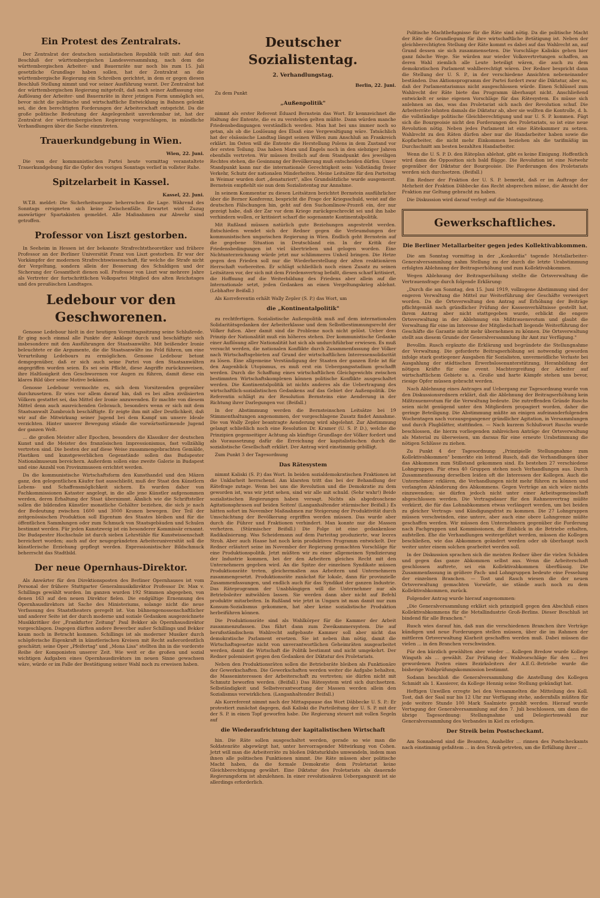Ein Protest des Zentralrats.
Der Zentralrat der deutschen sozialistischen Republik teilt mit: Auf den Beschluß der württembergischen Landesversammlung, nach dem die württembergischen Arbeiter- und Bauernräte nur noch bis zum 15. Juli gesetzliche Grundlage haben sollen, hat der Zentralrat an die württembergische Regierung ein Schreiben gerichtet, in dem er gegen diesen Beschluß Stellung nimmt und vor seiner Ausführung warnt. Der Zentralrat hat der württembergischen Regierung mitgeteilt, daß nach seiner Auffassung eine Auflösung der Arbeiter- und Bauernräte in ihrer jetzigen Form unmöglich sei, bevor nicht die politische und wirtschaftliche Entwicklung in Bahnen gelenkt sei, die den berechtigten Forderungen der Arbeiterschaft entspricht. Da die große politische Bedeutung der Angelegenheit unverkennbar ist, hat der Zentralrat der württembergischen Regierung vorgeschlagen, in mündliche Verhandlungen über die Sache einzutreten.
Trauerkundgebung in Wien.
Wien, 22. Juni.
Die von der kommunistischen Partei heute vormittag veranstaltete Trauerkundgebung für die Opfer des vorigen Sonntags verlief in vollster Ruhe.
Spitzelarbeit in Kassel.
Kassel, 22. Juni.
W.T.B. meldet: Die Sicherheitsorgane beherrschen die Lage. Während des Sonntags ereigneten sich keine Zwischenfälle. Erwartet wird Zuzug auswärtiger Spartakisten gemeldet. Alle Maßnahmen zur Abwehr sind getroffen.
Professor von Liszt gestorben.
In Seeheim in Hessen ist der bekannte Strafrechtstheoretiker und frühere Professor an der Berliner Universität Franz von Liszt gestorben. Er war der Vorkämpfer der modernen Strafrechtswissenschaft, für welche die Strafe nicht der Vergeltung, sondern allein der Besserung des Schuldigen und der Sicherung der Gesamtheit dienen soll. Professor von Liszt war mehrere Jahre als Vertreter der fortschrittlichen Volkspartei Mitglied des alten Reichstages und des preußischen Landtages.
Ledebour vor den Geschworenen.
Genosse Ledebour hielt in der heutigen Vormittagssitzung seine Schlußrede. Er ging noch einmal alle Punkte der Anklage durch und beschäftigte sich insbesondere mit den Ausführungen der Staatsanwälte. Mit beißender Ironie beleuchtete er die Argumente, die die Staatsanwälte ins Feld führen, um eine Verurteilung Ledebours zu ermöglichen. Genosse Ledebour betont demgegenüber, daß er sich auch seine Partei von den Staatsanwälten angegriffen worden seien. Es sei sein Pflicht, diese Angriffe zurückzuweisen, ihre Haltlosigkeit den Geschworenen vor Augen zu führen, damit diese ein klares Bild über seine Motive bekämen.
Genosse Ledebour vermochte es, sich dem Vorsitzenden gegenüber durchzusetzen. Er wies vor allem darauf hin, daß es bei allen zivilisierten Völkern gestattet sei, das Mittel der Ironie anzuwenden. Er machte von diesem Mittel denn auch ausreichenden Gebrauch, besonders wenn er sich mit dem Staatsanwalt Zumbroich beschäftigte. Er zeigte ihm mit aller Deutlichkeit, daß wir auf die Mitwirkung seiner Jugend bei dem Kampf um unsere Ideale verzichten. Hinter unserer Bewegung stände die vorwärtsstürmende Jugend der ganzen Welt.
... die großen Meister aller Epochen, besonders die Klassiker der deutschen Kunst und die Meister des französischen Impressionismus, fast vollzählig vertreten sind. Die besten der auf diese Weise zusammengebrachten Gemälde, Plastiken und kunstgewerblichen Gegenstände sollen das Budapester Nationalmuseum bereichern. Außerdem sollen eine zweite Galerie in Budapest und eine Anzahl von Provinzmuseen errichtet werden.
Da die kommunistische Wirtschaftsform den Kunsthandel und den Mäzen ganz, den gelegentlichen Käufer fast ausschließt, muß der Staat den Künstlern Lebens- und Schaffensmöglichkeit sichern. Es wurden daher von Fachkommissionen Kataster angelegt, in die alle jene Künstler aufgenommen werden, deren Erhaltung der Staat übernimmt. Ähnlich wie die Schriftsteller sollen die bildenden Künstler monatliche Gehälter beziehen, die sich je nach der Bedeutung zwischen 1600 und 3000 Kronen bewegen. Der Teil der zeitgenössischen Produktion soll Eigentum des Staates bleiben und für die öffentlichen Sammlungen oder zum Schmuck von Staatsgebäuden und Schulen bestimmt werden. Für jeden Kunstzweig ist ein besonderer Kommissär ernannt. Die Budapester Hochschule ist durch sieben Lehrstühle für Kunstwissenschaft bereichert worden; auch auf der neugegründeten Arbeiteruniversität soll die künstlerische Erziehung gepflegt werden. Expressionistischer Bildschmuck beherrscht das Stadtbild.
Der neue Opernhaus-Direktor.
Als Anwärter für den Direktionsposten des Berliner Opernhauses ist vom Personal der frühere Stuttgarter Generalmusikdirektor Professor Dr. Max v. Schillings gewählt worden. Im ganzen wurden 192 Stimmen abgegeben, von denen 163 auf den neuen Direktor fielen. Die endgültige Ernennung des Opernhausdirektors ist Sache des Ministeriums, solange nicht die neue Verfassung des Staatstheaters geregelt ist. Von bühnengenossenschaftlicher und anderer Seite ist der durch moderne und soziale Gedanken ausgezeichnete Musikkritiker der „Frankfurter Zeitung" Paul Bekker als Opernhausdirektor vorgeschlagen. Dagegen dürften andere Bewerber außer Schillings und Bekker kaum noch in Betracht kommen. Schillings ist als moderner Musiker durch schöpferische Eigenkraft in künstlerischen Kreisen mit Recht außerordentlich geschätzt; seine Oper „Pfeifertag" und „Mona Lisa" stellten ihn in die vorderste Reihe der Komponisten unserer Zeit. Wie weit er die großen und sozial wichtigen Aufgaben eines Opernhausdirektors im neuen Sinne gewachsen wäre, würde er im Falle der Bestätigung seiner Wahl noch zu erweisen haben.
Deutscher Sozialistentag.
2. Verhandlungstag.
Berlin, 22. Juni.
Zu dem Punkt
„Außenpolitik"
nimmt als erster Referent Eduard Bernstein das Wort. Er kennzeichnet die Haltung der Entente, die es zu verstehen gelten müßte. Dann würden manche Friedensbedingungen verständlich werden. Man hat bei uns immer noch so getan, als ob die Loslösung des Elsaß eine Vergewaltigung wäre. Tatsächlich hat der elsässische Landtag längst seinen Willen zum Anschluß an Frankreich erklärt. Im Osten will die Entente die Herstellung Polens in dem Zustand vor der ersten Teilung. Das haben Marx und Engels noch in den siebziger Jahren ebenfalls vertreten. Wir müssen freilich auf dem Standpunkt des jeweiligen Rechtes stehen, die Gesinnung der Bevölkerung muß entscheiden dürfen. Unser Standpunkt kann nur die internationale Gerechtigkeit sein: Vollständig freier Verkehr, Schutz der nationalen Minderheiten. Meine Leitsätze für den Parteitag in Weimar wurden dort „denaturiert", alles Grundsätzliche wurde ausgemerzt. Bernstein empfiehlt sie nun dem Sozialistentag zur Annahme.
In seinem Kommentar zu diesen Leitsätzen berichtet Bernstein ausführlicher über die Berner Konferenz, bespricht die Frage der Kriegsschuld, weist auf die deutschen Fälschungen hin, geht auf den Suchomlinow-Prozeß ein, der nur gezeigt habe, daß der Zar vor dem Kriege zurückgeschreckt sei und ihn habe verhindern wollen, er kritisiert scharf die sogenannte Kontinentalpolitik.
Mit Rußland müssen natürlich gute Beziehungen angestrebt werden. Entschieden wendet sich der Redner gegen die Verleumdungen der kommunistischen ungarischen Regierung in Wien. Endlich geht Bernstein auf die gegebene Situation in Deutschland ein. In der Kritik der Friedensbedingungen ist viel übertrieben und gelogen worden. Eine Nichtunterzeichnung würde jetzt nur schlimmeres Unheil bringen. Die Hetze gegen den Frieden soll nur die Wiederherstellung der alten reaktionären Herrschaft vorbereiten. Er schlägt schließlich noch einen Zusatz zu seinen Leitsätzen vor, der sich mit dem Friedensvertrag befaßt, diesen scharf kritisiert, die Hoffnung auf die Weiterbildung des Friedens aber allein auf die Internationale setzt, jeden Gedanken an einen Vergeltungskrieg ablehnt. (Lebhafter Beifall.)
Als Korreferentin erhält Wally Zepler (S. P.) das Wort, um
die „Kontinentalpolitik"
zu rechtfertigen. Sozialistische Außenpolitik muß auf dem internationalen Solidaritätsgedanken der Arbeiterklasse und dem Selbstbestimmungsrecht der Völker fußen. Aber damit sind die Probleme noch nicht gelöst. Ueber dem Prinzip der Nationalität muß ein höheres stehen. Der kommunistische Gedanke einer Auflösung aller Nationalität hat sich als undurchführbar erwiesen. Es muß versucht werden, die nationalen Konflikte durch Zusammenfassung der Völker nach Wirtschaftsgebieten auf Grund der wirtschaftlichen Interessensolidarität zu lösen. Eine allgemeine Verständigung der Staaten der ganzen Erde ist für den Augenblick Utopismus, es muß erst ein Uebergangsstadium geschafft werden. Durch die Schaffung eines wirtschaftlichen Gleichgewichts zwischen bestimmten Wirtschaftskomplexen können politische Konflikte ausgeschaltet werden. Die Kontinentalpolitik ist nichts anderes als die Uebertragung des wirtschaftlich-sozialistischen Gedankens auf das Gebiet der Außenpolitik. Die Referentin schlägt zu der Resolution Bernsteins eine Aenderung in der Richtung ihrer Darlegungen vor. (Beifall.)
In der Abstimmung werden die Bernsteinschen Leitsätze bei 19 Stimmenthaltungen angenommen, der vorgeschlagene Zusatz findet Annahme. Die von Wally Zepler beantragte Aenderung wird abgelehnt. Zur Abstimmung gelangt schließlich noch eine Resolution Dr. Kramer (U. S. P. D.), welche die Prinzipien gegenseitiger Achtung als künftige Grundlage der Völker fordert und als Voraussetzung dafür die Erreichung der kapitalistischen durch die sozialistische Gesellschaft erklärt. Der Antrag wird einstimmig gebilligt.
Zum Punkt 3 der Tagesordnung
Das Rätesystem
nimmt Kaliski (S. P.) das Wort. In beiden sozialdemokratischen Fraktionen ist die Unklarheit herrschend. Am klarsten tritt das bei der Behandlung der Rätefrage zutage. Wenn bei uns die Revolution und die Demokratie zu dem geworden ist, was wir jetzt sehen, sind wir alle mit schuld. (Sehr wahr!) Beide sozialistischen Regierungen haben versagt. Nichts als abgedroschene Agitationsphrasen auf beiden Seiten! (Langanhaltender stürmischer Beifall.) Es hätten sofort im November Maßnahmen zur Steigerung der Produktivität durch Umschichtung der Bevölkerung ergriffen werden müssen. Das wurde aber durch die Führer und Fraktionen verhindert. Man konnte nur die Massen verhetzen. (Stürmischer Beifall.) Die Folge ist eine gedankenlose Radikalisierung. Was Scheidemann auf dem Parteitag produzierte, war leeres Stroh. Aber auch Haase hat noch kein produktives Programm entwickelt. Der Redner erläutert seine im November der Regierung gemachten Vorschläge für eine Produktionspolitik. Jetzt müßten wir zu einer allgemeinen Syndizierung der Industrie kommen, bei der den Arbeitern gleiches Recht mit den Unternehmern gegeben wird. An die Spitze der einzelnen Syndikate müssen Produktionsräte treten, gleichermaßen aus Arbeitern und Unternehmern zusammengesetzt. Produktionsräte zunächst für lokale, dann für provinzielle Zusammenfassungen, und endlich auch für das Syndikat der ganzen Industrie. Das Räteprogramm der Unabhängigen will die Unternehmer nur als Betriebsleiter mitwählen lassen. Sie werden dann aber nicht auf Befehl produktiv mitarbeiten. In Rußland wie jetzt in Ungarn ist man damit nur zum Konsum-Sozialismus gekommen, hat aber keine sozialistische Produktion herbeiführen können.
Die Produktionsräte sind als Wahlkörper für die Kammer der Arbeit zusammenzufassen. Das führt dann zum Zweikammersystem. Die auf berufsständischem Wahlrecht aufgebaute Kammer soll aber nicht das demokratische Parlament ersetzen. Sie ist neben ihm nötig, damit die Wirtschaftsgesetze nicht von unverantwortlichen Geheimräten ausgearbeitet werden, damit die Wirtschaft die Politik bestimmt und nicht umgekehrt. Der Redner polemisiert gegen den Gedanken der Diktatur des Proletariats.
Neben den Produktionsräten sollen die Betriebsräte bleiben als Funktionäre der Gewerkschaften. Die Gewerkschaften werden weiter die Aufgabe behalten, die Masseninteressen der Arbeiterschaft zu vertreten; sie dürfen nicht mit Schmutz beworfen werden. (Beifall.) Das Rätesystem wird sich durchsetzen. Selbständigkeit und Selbstverantwortung der Massen werden allein den Sozialismus verwirklichen. (Langanhaltender Beifall.)
Als Korreferent nimmt nach der Mittagspause das Wort Däbbecke U. S. P.: Er protestiert zunächst dagegen, daß Kaliski die Parteileitung der U. S. P. mit der der S. P. in einen Topf geworfen habe. Die Regierung steuert mit vollen Segeln auf
die Wiederaufrichtung der kapitalistischen Wirtschaft
hin. Die Räte sollen ausgeschaltet werden, gerade so wie man die Soldatenräte abgewürgt hat, unter hervorragender Mitwirkung von Cohen. Jetzt will man die Arbeiterräte zu bloßen Diktaturklubs umwandeln, indem man ihnen alle politischen Funktionen nimmt. Die Räte müssen aber politische Macht haben, da die formale Demokratie dem Proletariat keine Gleichberechtigung gewährt. Eine Diktatur des Proletariats als dauernde Regierungsform ist abzulehnen. In einer revolutionären Uebergangszeit ist sie allerdings erforderlich.
Politische Machtbefugnisse für die Räte sind nötig. Da die politische Macht der Räte die Grundlegung für ihre wirtschaftliche Betätigung ist. Neben der gleichberechtigten Stellung der Räte kommt es dabei auf das Wahlrecht an, auf Grund dessen sie sich zusammensetzen. Die Vorschläge Kaliskis gehen hier ganz falsche Wege. Sie würden nur wieder Volksvertretungen schaffen, an deren Wahl ziemlich alle Leute beteiligt wären, die auch zu dem demokratischen Parlament wahlberechtigt wären. Der Redner bespricht dann die Stellung der U. S. P., in der verschiedene Ansichten nebeneinander beständen. Das Aktionsprogramm der Partei fordert zwar die Diktatur, aber so, daß der Parlamentarismus nicht ausgeschlossen würde. Einen Schlüssel zum Wahlrecht der Räte biete das Programm überhaupt nicht. Anschließend entwickelt er seine eigenen Vorschläge für das Rätesystem. Es müsse sich anlehnen an das, was das Proletariat sich nach der Revolution schuf. Die Arbeiterräte lehnten damals die Diktatur ab, aber sie wollten die Kontrolle, d. h. die vollständige politische Gleichberechtigung und nur U. S. P. kommen. Fügt sich die Bourgeoisie nicht den Forderungen des Proletariats, so ist eine neue Revolution nötig. Neben jedes Parlament ist eine Rätekammer zu setzen. Wahlrecht zu den Räten dürfen aber nur die Handarbeiter haben sowie die Kopfarbeiter, die nicht mehr Einkommen beziehen als die tarifmäßig im Durchschnitt am besten bezahlten Handarbeiter.
Wenn die U. S. P. D. den Räteplan ablehnt, gibt es keine Einigung. Hoffentlich wird dann die Opposition sich bald flügge. Die Revolution ist eine Notwehr gegenüber der Diktatur der Bourgeoisie. Die Forderungen des Proletariats werden sich durchsetzen. (Beifall.)
Ein Redner der Fraktion der U. S. P. bemerkt, daß er im Auftrage der Mehrheit der Fraktion Däbbecke das Recht absprechen müsse, die Ansicht der Fraktion zur Geltung gebracht zu haben.
Die Diskussion wird darauf verlegt auf die Montagssitzung.
Gewerkschaftliches.
Die Berliner Metallarbeiter gegen jedes Kollektivabkommen.
Die am Sonntag vormittag in der „Konkordia" tagende Metallarbeiter-Generalversammlung nahm Stellung zu der durch die letzte Urabstimmung erfolgten Ablehnung der Beitragserhöhung und zum Kollektivabkommen.
Wegen Ablehnung der Beitragserhöhung stellte die Ortsverwaltung die Vertrauensfrage durch folgende Erklärung:
„Durch die am Sonntag, den 15. Juni 1919, vollzogene Abstimmung sind der engeren Verwaltung die Mittel zur Weiterführung der Geschäfte verweigert worden. Da die Ortsverwaltung den Antrag auf Erhöhung der Beiträge pflichtgemäß nach gründlicher Prüfung der Kassenverhältnisse gestellt hat, ihrem Antrag aber nicht stattgegeben wurde, erblickt die engere Ortsverwaltung in der Ablehnung ein Mißtrauensvotum und glaubt die Verwaltung für eine im Interesse der Mitgliedschaft liegende Weiterführung der Geschäfte die Garantie nicht mehr übernehmen zu können. Die Ortsverwaltung stellt aus diesem Grunde der Generalversammlung ihr Amt zur Verfügung."
Bevollm. Rusch ergänzte die Erklärung und begründete die Stellungnahme der Verwaltung. Die geforderte Beitragserhöhung sei notwendig geworden infolge stark gestiegener Ausgaben für Sozialisten, unvermeidliche Verluste bei Ausgahlung der städtischen Erwerbslosenunterstützung, Heranbildung der nötigen Kräfte für eine event. Machtergreifung der Arbeiter auf wirtschaftlichem Gebiete u. a. Große und harte Kämpfe stehen uns bevor, riesige Opfer müssen gebracht werden.
Nach Ablehnung eines Antrages auf Uebergang zur Tagesordnung wurde von den Diskussionsrednern erklärt, daß die Ablehnung der Beitragserhöhung kein Mißtrauensvotum für die Verwaltung bedeute. Die zutreffenden Gründe Ruschs seien nicht genügend unter den Mitgliedern propagiert worden, daher die geringe Beteiligung. Die Abstimmung müßte an einigen aufeinanderfolgenden Wochentagen nach vorausgegangener gründlicher Agitation, in Versammlungen und durch Flugblätter, stattfinden. — Nach kurzem Schlußwort Ruschs wurde beschlossen, die hierzu vorliegenden zahlreichen Anträge der Ortsverwaltung als Material zu überweisen, um daraus für eine erneute Urabstimmung die nötigen Schlüsse zu ziehen.
Zu Punkt 4 der Tagesordnung: „Prinzipielle Stellungnahme zum Kollektivabkommen" bemerkte ein leitend Rusch, daß die Verhandlungen über das Abkommen zum Stillstand gekommen sind. Es bestehen 27 verschiedene Lohngruppen. Für etwa 40 Gruppen stehen noch Verhandlungen aus. Durch Zusammenfassung derselben leiden oft die Interessen der Kollegen. Auch die Unternehmer erklären, die Verhandlungen nicht mehr führen zu können und verlangten Abänderung des Abkommens. Gegen Verträge an sich wäre nichts einzuwenden; sie dürfen jedoch nicht unter einer Arbeitsgemeinschaft abgeschlossen werden. Die Vertragsdauer für den Rahmenvertrag müßte verkürzt, die für das Lohnabkommen etwas verlängert werden, um bei beiden zu gleicher Vertrags- und Kündigungsfrist zu kommen. Die 27 Lohngruppen müssen verschwinden, eine untere, aber auch eine obere Lohngrenze müßte geschaffen werden. Wir müssen den Unternehmern gegenüber die Forderung nach Fachgruppen und Kommissionen, die Einblick in die Betriebe erhalten, aufstellen. Ehe die Verhandlungen weitergeführt werden, müssen die Kollegen beschließen, wie das Abkommen geändert werden oder ob überhaupt noch weiter unter einem solchen gearbeitet werden soll.
In der Diskussion sprachen sich die meisten Redner über die vielen Schäden und gegen das ganze Abkommen selbst aus. Wenn die Arbeiterschaft geschlossen auftrete, sei ein Kollektivabkommen überflüssig. Die Zusammenfassung in größere Fach- und Lohngruppen bedeute eine Fesselung der einzelnen Branchen. — Tost und Rasch wiesen die der neuen Ortsverwaltung gemachten Vorwürfe, sie stände auch noch zu dem Kollektivabkommen, zurück.
Folgender Antrag wurde hierauf angenommen:
„Die Generalversammlung erklärt sich prinzipiell gegen den Abschluß eines Kollektivabkommens für die Metallindustrie Groß-Berlins. Dieser Beschluß ist bindend für alle Branchen."
Rusch wies darauf hin, daß nun die verschiedenen Branchen ihre Verträge kündigen und neue Forderungen stellen müssen, über die im Rahmen der mittleren Ortsverwaltung Klarheit geschaffen werden muß. Dabei müssen die vielen ... in den Branchen verschwinden.
Für den kürzlich gewählten aber wieder ... Kollegen Bredow wurde Kollege Winguth als ... gewählt. Zur Prüfung der Wahlvorschläge für den ... frei gewordenen Posten eines Bezirksleiters der A.E.G.-Betriebe wurde die bisherige Wahlprüfungskommission bestimmt.
Sodann beschloß die Generalversammlung die Anstellung des Kollegen Schmidt als 1. Kassierer, da Kollege Hennig seine Stellung gekündigt hat.
Heftigen Unwillen erregte bei den Versammelten die Mitteilung des Koll. Tost, daß der Saal nur bis 12 Uhr zur Verfügung stehe, andernfalls müßten für jede weitere Stunde 100 Mark Saalmiete gezahlt werden. Hierauf wurde Vertagung der Generalversammlung auf den 7. Juli beschlossen, um dann die übrige Tagesordnung: Stellungnahme und Delegiertenwahl zur Generalversammlung des Verbandes in Kiel zu erledigen.
Der Streik beim Postscheckamt.
Am Sonnabend sind die Beamten, Aushelfer ... rinnen des Postscheckamts nach einstimmig gefaßtem ... in den Streik getreten, um die Erfüllung ihrer ...